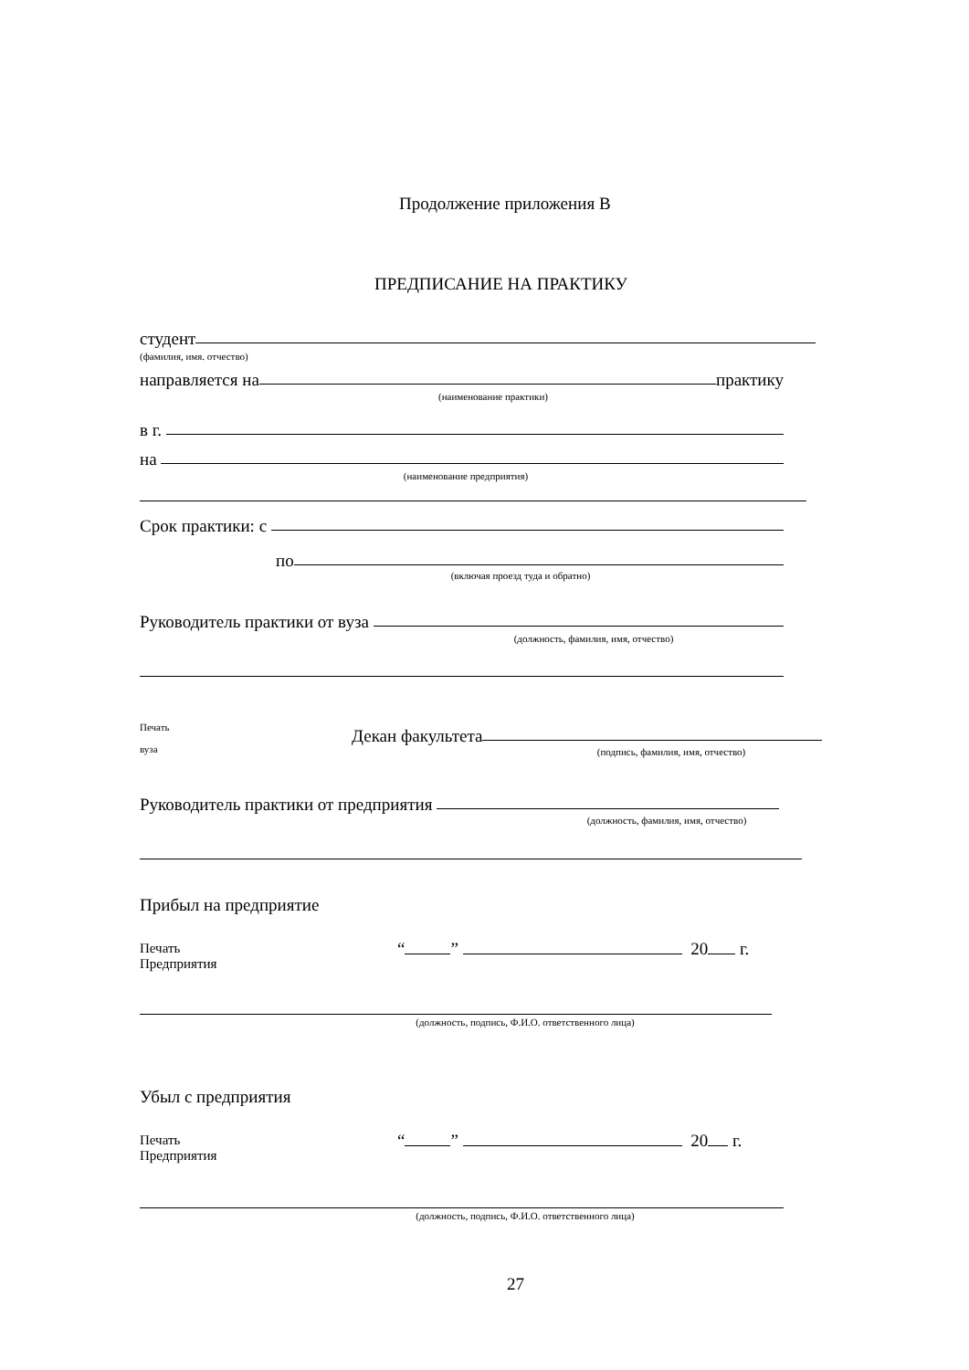Продолжение приложения В
ПРЕДПИСАНИЕ НА ПРАКТИКУ
студент
(фамилия, имя. отчество)
направляется на практику
(наименование практики)
в г.
на
(наименование предприятия)
Срок практики: с
по
(включая проезд туда и обратно)
Руководитель практики от вуза
(должность, фамилия, имя, отчество)
Печать
вуза
Декан факультета
(подпись, фамилия, имя, отчество)
Руководитель практики от предприятия
(должность, фамилия, имя, отчество)
Прибыл на предприятие
Печать
Предприятия
“ ” 20 г.
(должность, подпись, Ф.И.О. ответственного лица)
Убыл с предприятия
Печать
Предприятия
“ ” 20 г.
(должность, подпись, Ф.И.О. ответственного лица)
27